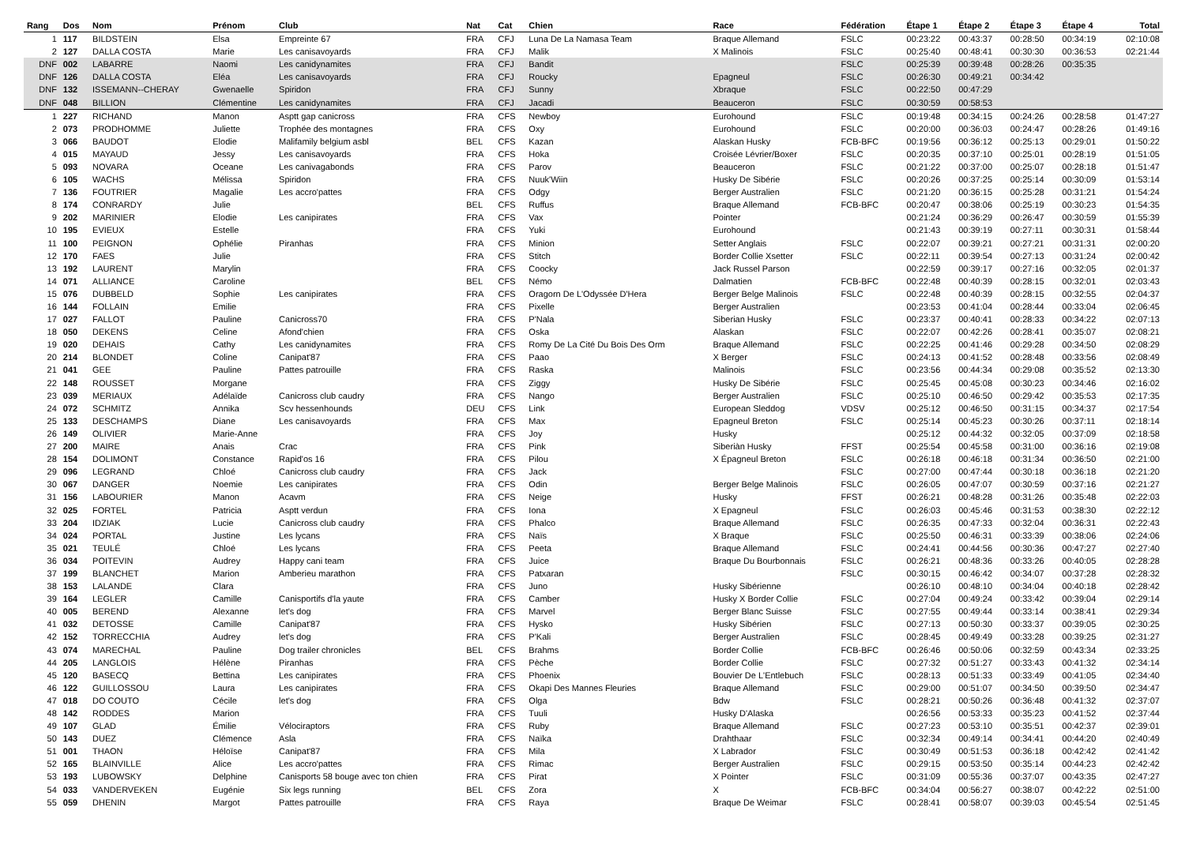| Rang | Dos | Nom | Prénom | Club | Nat | Cat | Chien | Race | Fédération | Étape 1 | Étape 2 | Étape 3 | Étape 4 | Total |
| --- | --- | --- | --- | --- | --- | --- | --- | --- | --- | --- | --- | --- | --- | --- |
| 1 | 117 | BILDSTEIN | Elsa | Empreinte 67 | FRA | CFJ | Luna De La Namasa Team | Braque Allemand | FSLC | 00:23:22 | 00:43:37 | 00:28:50 | 00:34:19 | 02:10:08 |
| 2 | 127 | DALLA COSTA | Marie | Les canisavoyards | FRA | CFJ | Malik | X Malinois | FSLC | 00:25:40 | 00:48:41 | 00:30:30 | 00:36:53 | 02:21:44 |
| DNF | 002 | LABARRE | Naomi | Les canidynamites | FRA | CFJ | Bandit | | FSLC | 00:25:39 | 00:39:48 | 00:28:26 | 00:35:35 | |
| DNF | 126 | DALLA COSTA | Eléa | Les canisavoyards | FRA | CFJ | Roucky | Epagneul | FSLC | 00:26:30 | 00:49:21 | 00:34:42 | | |
| DNF | 132 | ISSEMANN--CHERAY | Gwenaelle | Spiridon | FRA | CFJ | Sunny | Xbraque | FSLC | 00:22:50 | 00:47:29 | | | |
| DNF | 048 | BILLION | Clémentine | Les canidynamites | FRA | CFJ | Jacadi | Beauceron | FSLC | 00:30:59 | 00:58:53 | | | |
| 1 | 227 | RICHAND | Manon | Asptt gap canicross | FRA | CFS | Newboy | Eurohound | FSLC | 00:19:48 | 00:34:15 | 00:24:26 | 00:28:58 | 01:47:27 |
| 2 | 073 | PRODHOMME | Juliette | Trophée des montagnes | FRA | CFS | Oxy | Eurohound | FSLC | 00:20:00 | 00:36:03 | 00:24:47 | 00:28:26 | 01:49:16 |
| 3 | 066 | BAUDOT | Elodie | Malifamily belgium asbl | BEL | CFS | Kazan | Alaskan Husky | FCB-BFC | 00:19:56 | 00:36:12 | 00:25:13 | 00:29:01 | 01:50:22 |
| 4 | 015 | MAYAUD | Jessy | Les canisavoyards | FRA | CFS | Hoka | Croisée Lévrier/Boxer | FSLC | 00:20:35 | 00:37:10 | 00:25:01 | 00:28:19 | 01:51:05 |
| 5 | 093 | NOVARA | Oceane | Les canivagabonds | FRA | CFS | Parov | Beauceron | FSLC | 00:21:22 | 00:37:00 | 00:25:07 | 00:28:18 | 01:51:47 |
| 6 | 105 | WACHS | Mélissa | Spiridon | FRA | CFS | Nuuk'Wiin | Husky De Sibérie | FSLC | 00:20:26 | 00:37:25 | 00:25:14 | 00:30:09 | 01:53:14 |
| 7 | 136 | FOUTRIER | Magalie | Les accro'pattes | FRA | CFS | Odgy | Berger Australien | FSLC | 00:21:20 | 00:36:15 | 00:25:28 | 00:31:21 | 01:54:24 |
| 8 | 174 | CONRARDY | Julie | | BEL | CFS | Ruffus | Braque Allemand | FCB-BFC | 00:20:47 | 00:38:06 | 00:25:19 | 00:30:23 | 01:54:35 |
| 9 | 202 | MARINIER | Elodie | Les canipirates | FRA | CFS | Vax | Pointer | | 00:21:24 | 00:36:29 | 00:26:47 | 00:30:59 | 01:55:39 |
| 10 | 195 | EVIEUX | Estelle | | FRA | CFS | Yuki | Eurohound | | 00:21:43 | 00:39:19 | 00:27:11 | 00:30:31 | 01:58:44 |
| 11 | 100 | PEIGNON | Ophélie | Piranhas | FRA | CFS | Minion | Setter Anglais | FSLC | 00:22:07 | 00:39:21 | 00:27:21 | 00:31:31 | 02:00:20 |
| 12 | 170 | FAES | Julie | | FRA | CFS | Stitch | Border Collie Xsetter | FSLC | 00:22:11 | 00:39:54 | 00:27:13 | 00:31:24 | 02:00:42 |
| 13 | 192 | LAURENT | Marylin | | FRA | CFS | Coocky | Jack Russel Parson | | 00:22:59 | 00:39:17 | 00:27:16 | 00:32:05 | 02:01:37 |
| 14 | 071 | ALLIANCE | Caroline | | BEL | CFS | Némo | Dalmatien | FCB-BFC | 00:22:48 | 00:40:39 | 00:28:15 | 00:32:01 | 02:03:43 |
| 15 | 076 | DUBBELD | Sophie | Les canipirates | FRA | CFS | Oragorn De L'Odyssée D'Hera | Berger Belge Malinois | FSLC | 00:22:48 | 00:40:39 | 00:28:15 | 00:32:55 | 02:04:37 |
| 16 | 144 | FOLLAIN | Emilie | | FRA | CFS | Pixelle | Berger Australien | | 00:23:53 | 00:41:04 | 00:28:44 | 00:33:04 | 02:06:45 |
| 17 | 027 | FALLOT | Pauline | Canicross70 | FRA | CFS | P'Nala | Siberian Husky | FSLC | 00:23:37 | 00:40:41 | 00:28:33 | 00:34:22 | 02:07:13 |
| 18 | 050 | DEKENS | Celine | Afond'chien | FRA | CFS | Oska | Alaskan | FSLC | 00:22:07 | 00:42:26 | 00:28:41 | 00:35:07 | 02:08:21 |
| 19 | 020 | DEHAIS | Cathy | Les canidynamites | FRA | CFS | Romy De La Cité Du Bois Des Orm | Braque Allemand | FSLC | 00:22:25 | 00:41:46 | 00:29:28 | 00:34:50 | 02:08:29 |
| 20 | 214 | BLONDET | Coline | Canipat'87 | FRA | CFS | Paao | X Berger | FSLC | 00:24:13 | 00:41:52 | 00:28:48 | 00:33:56 | 02:08:49 |
| 21 | 041 | GEE | Pauline | Pattes patrouille | FRA | CFS | Raska | Malinois | FSLC | 00:23:56 | 00:44:34 | 00:29:08 | 00:35:52 | 02:13:30 |
| 22 | 148 | ROUSSET | Morgane | | FRA | CFS | Ziggy | Husky De Sibérie | FSLC | 00:25:45 | 00:45:08 | 00:30:23 | 00:34:46 | 02:16:02 |
| 23 | 039 | MERIAUX | Adélaïde | Canicross club caudry | FRA | CFS | Nango | Berger Australien | FSLC | 00:25:10 | 00:46:50 | 00:29:42 | 00:35:53 | 02:17:35 |
| 24 | 072 | SCHMITZ | Annika | Scv hessenhounds | DEU | CFS | Link | European Sleddog | VDSV | 00:25:12 | 00:46:50 | 00:31:15 | 00:34:37 | 02:17:54 |
| 25 | 133 | DESCHAMPS | Diane | Les canisavoyards | FRA | CFS | Max | Epagneul Breton | FSLC | 00:25:14 | 00:45:23 | 00:30:26 | 00:37:11 | 02:18:14 |
| 26 | 149 | OLIVIER | Marie-Anne | | FRA | CFS | Joy | Husky | | 00:25:12 | 00:44:32 | 00:32:05 | 00:37:09 | 02:18:58 |
| 27 | 200 | MAIRE | Anais | Crac | FRA | CFS | Pink | Siberiàn Husky | FFST | 00:25:54 | 00:45:58 | 00:31:00 | 00:36:16 | 02:19:08 |
| 28 | 154 | DOLIMONT | Constance | Rapid'os 16 | FRA | CFS | Pilou | X Épagneul Breton | FSLC | 00:26:18 | 00:46:18 | 00:31:34 | 00:36:50 | 02:21:00 |
| 29 | 096 | LEGRAND | Chloé | Canicross club caudry | FRA | CFS | Jack | | FSLC | 00:27:00 | 00:47:44 | 00:30:18 | 00:36:18 | 02:21:20 |
| 30 | 067 | DANGER | Noemie | Les canipirates | FRA | CFS | Odin | Berger Belge Malinois | FSLC | 00:26:05 | 00:47:07 | 00:30:59 | 00:37:16 | 02:21:27 |
| 31 | 156 | LABOURIER | Manon | Acavm | FRA | CFS | Neige | Husky | FFST | 00:26:21 | 00:48:28 | 00:31:26 | 00:35:48 | 02:22:03 |
| 32 | 025 | FORTEL | Patricia | Asptt verdun | FRA | CFS | Iona | X Epagneul | FSLC | 00:26:03 | 00:45:46 | 00:31:53 | 00:38:30 | 02:22:12 |
| 33 | 204 | IDZIAK | Lucie | Canicross club caudry | FRA | CFS | Phalco | Braque Allemand | FSLC | 00:26:35 | 00:47:33 | 00:32:04 | 00:36:31 | 02:22:43 |
| 34 | 024 | PORTAL | Justine | Les lycans | FRA | CFS | Naïs | X Braque | FSLC | 00:25:50 | 00:46:31 | 00:33:39 | 00:38:06 | 02:24:06 |
| 35 | 021 | TEULÉ | Chloé | Les lycans | FRA | CFS | Peeta | Braque Allemand | FSLC | 00:24:41 | 00:44:56 | 00:30:36 | 00:47:27 | 02:27:40 |
| 36 | 034 | POITEVIN | Audrey | Happy cani team | FRA | CFS | Juice | Braque Du Bourbonnais | FSLC | 00:26:21 | 00:48:36 | 00:33:26 | 00:40:05 | 02:28:28 |
| 37 | 199 | BLANCHET | Marion | Amberieu marathon | FRA | CFS | Patxaran | | FSLC | 00:30:15 | 00:46:42 | 00:34:07 | 00:37:28 | 02:28:32 |
| 38 | 153 | LALANDE | Clara | | FRA | CFS | Juno | Husky Sibérienne | | 00:26:10 | 00:48:10 | 00:34:04 | 00:40:18 | 02:28:42 |
| 39 | 164 | LEGLER | Camille | Canisportifs d'la yaute | FRA | CFS | Camber | Husky X Border Collie | FSLC | 00:27:04 | 00:49:24 | 00:33:42 | 00:39:04 | 02:29:14 |
| 40 | 005 | BEREND | Alexanne | let's dog | FRA | CFS | Marvel | Berger Blanc Suisse | FSLC | 00:27:55 | 00:49:44 | 00:33:14 | 00:38:41 | 02:29:34 |
| 41 | 032 | DETOSSE | Camille | Canipat'87 | FRA | CFS | Hysko | Husky Sibérien | FSLC | 00:27:13 | 00:50:30 | 00:33:37 | 00:39:05 | 02:30:25 |
| 42 | 152 | TORRECCHIA | Audrey | let's dog | FRA | CFS | P'Kali | Berger Australien | FSLC | 00:28:45 | 00:49:49 | 00:33:28 | 00:39:25 | 02:31:27 |
| 43 | 074 | MARECHAL | Pauline | Dog trailer chronicles | BEL | CFS | Brahms | Border Collie | FCB-BFC | 00:26:46 | 00:50:06 | 00:32:59 | 00:43:34 | 02:33:25 |
| 44 | 205 | LANGLOIS | Hélène | Piranhas | FRA | CFS | Pèche | Border Collie | FSLC | 00:27:32 | 00:51:27 | 00:33:43 | 00:41:32 | 02:34:14 |
| 45 | 120 | BASECQ | Bettina | Les canipirates | FRA | CFS | Phoenix | Bouvier De L'Entlebuch | FSLC | 00:28:13 | 00:51:33 | 00:33:49 | 00:41:05 | 02:34:40 |
| 46 | 122 | GUILLOSSOU | Laura | Les canipirates | FRA | CFS | Okapi Des Mannes Fleuries | Braque Allemand | FSLC | 00:29:00 | 00:51:07 | 00:34:50 | 00:39:50 | 02:34:47 |
| 47 | 018 | DO COUTO | Cécile | let's dog | FRA | CFS | Olga | Bdw | FSLC | 00:28:21 | 00:50:26 | 00:36:48 | 00:41:32 | 02:37:07 |
| 48 | 142 | RODDES | Marion | | FRA | CFS | Tuuli | Husky D'Alaska | | 00:26:56 | 00:53:33 | 00:35:23 | 00:41:52 | 02:37:44 |
| 49 | 107 | GLAD | Émilie | Vélociraptors | FRA | CFS | Ruby | Braque Allemand | FSLC | 00:27:23 | 00:53:10 | 00:35:51 | 00:42:37 | 02:39:01 |
| 50 | 143 | DUEZ | Clémence | Asla | FRA | CFS | Naïka | Drahthaar | FSLC | 00:32:34 | 00:49:14 | 00:34:41 | 00:44:20 | 02:40:49 |
| 51 | 001 | THAON | Héloïse | Canipat'87 | FRA | CFS | Mila | X Labrador | FSLC | 00:30:49 | 00:51:53 | 00:36:18 | 00:42:42 | 02:41:42 |
| 52 | 165 | BLAINVILLE | Alice | Les accro'pattes | FRA | CFS | Rimac | Berger Australien | FSLC | 00:29:15 | 00:53:50 | 00:35:14 | 00:44:23 | 02:42:42 |
| 53 | 193 | LUBOWSKY | Delphine | Canisports 58 bouge avec ton chien | FRA | CFS | Pirat | X Pointer | FSLC | 00:31:09 | 00:55:36 | 00:37:07 | 00:43:35 | 02:47:27 |
| 54 | 033 | VANDERVEKEN | Eugénie | Six legs running | BEL | CFS | Zora | X | FCB-BFC | 00:34:04 | 00:56:27 | 00:38:07 | 00:42:22 | 02:51:00 |
| 55 | 059 | DHENIN | Margot | Pattes patrouille | FRA | CFS | Raya | Braque De Weimar | FSLC | 00:28:41 | 00:58:07 | 00:39:03 | 00:45:54 | 02:51:45 |